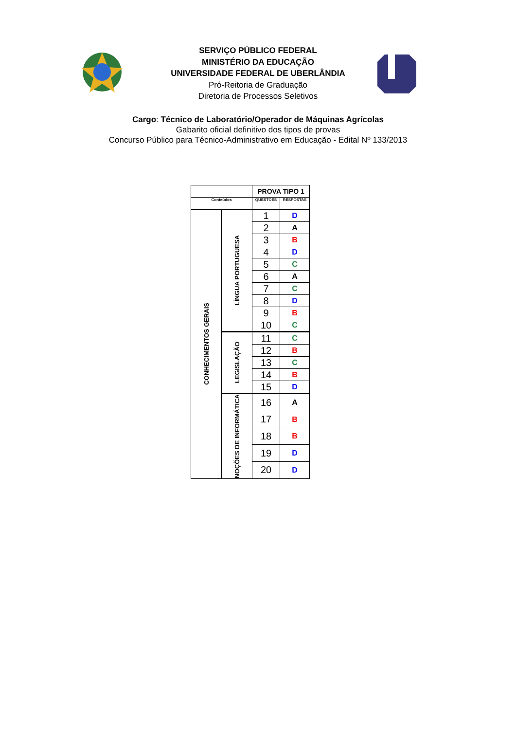SERVIÇO PÚBLICO FEDERAL
MINISTÉRIO DA EDUCAÇÃO
UNIVERSIDADE FEDERAL DE UBERLÂNDIA
Pró-Reitoria de Graduação
Diretoria de Processos Seletivos
Cargo: Técnico de Laboratório/Operador de Máquinas Agrícolas
Gabarito oficial definitivo dos tipos de provas
Concurso Público para Técnico-Administrativo em Educação - Edital Nº 133/2013
| | | PROVA TIPO 1 | |
| Conteúdos | | QUESTOES | RESPOSTAS |
| CONHECIMENTOS GERAIS | LÍNGUA PORTUGUESA | 1 | D |
| | | 2 | A |
| | | 3 | B |
| | | 4 | D |
| | | 5 | C |
| | | 6 | A |
| | | 7 | C |
| | | 8 | D |
| | | 9 | B |
| | | 10 | C |
| | LEGISLAÇÃO | 11 | C |
| | | 12 | B |
| | | 13 | C |
| | | 14 | B |
| | | 15 | D |
| | NOÇÕES DE INFORMÁTICA | 16 | A |
| | | 17 | B |
| | | 18 | B |
| | | 19 | D |
| | | 20 | D |